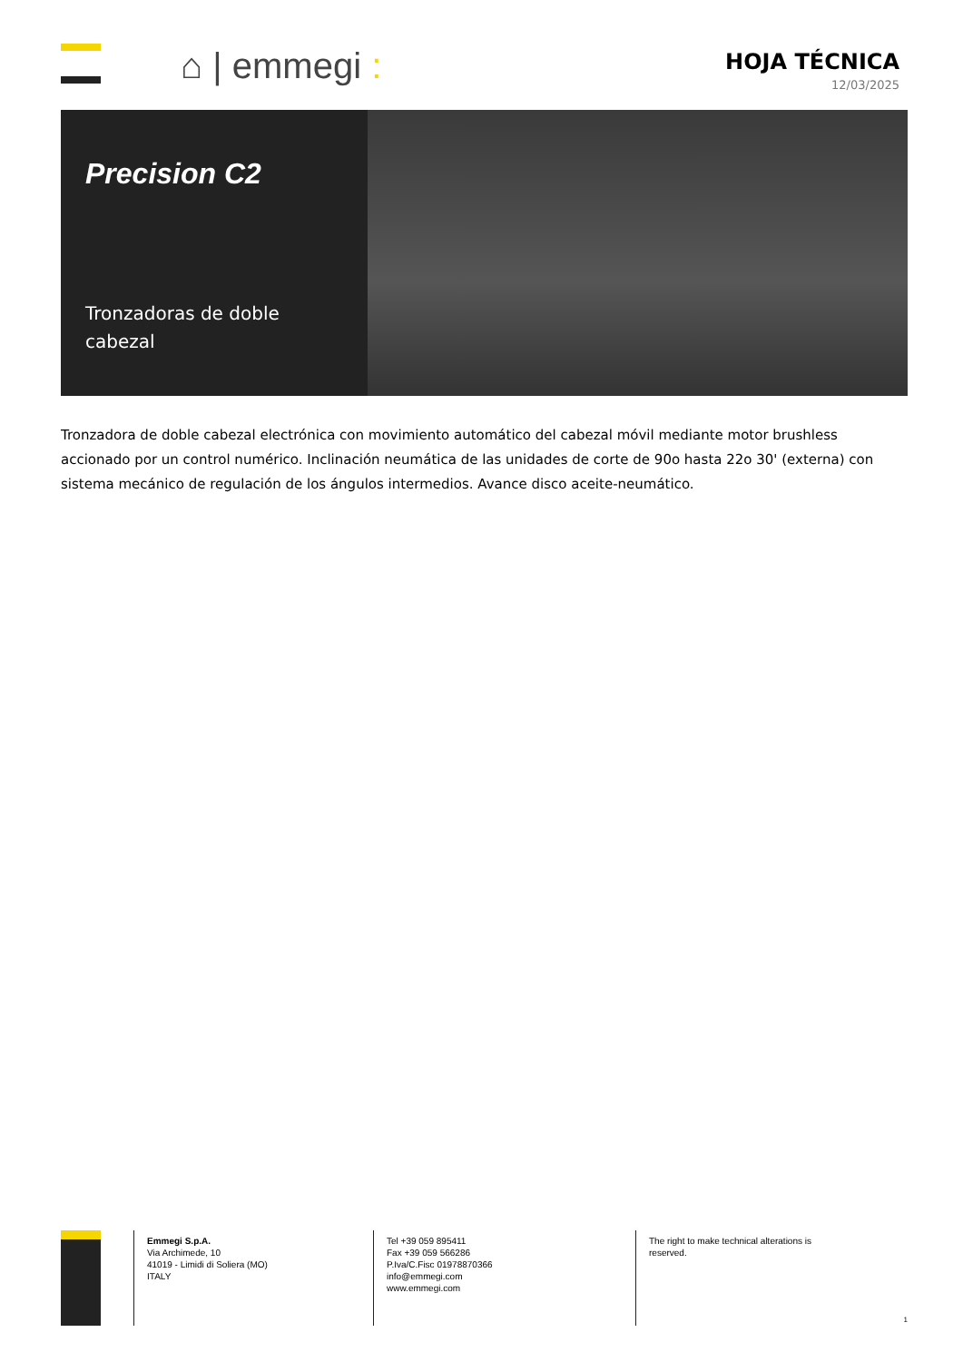⌂ | emmegi :
HOJA TÉCNICA
12/03/2025
Precision C2
Tronzadoras de doble cabezal
Tronzadora de doble cabezal electrónica con movimiento automático del cabezal móvil mediante motor brushless accionado por un control numérico. Inclinación neumática de las unidades de corte de 90o hasta 22o 30' (externa) con sistema mecánico de regulación de los ángulos intermedios. Avance disco aceite-neumático.
Emmegi S.p.A.
Via Archimede, 10
41019 - Limidi di Soliera (MO)
ITALY
Tel +39 059 895411
Fax +39 059 566286
P.Iva/C.Fisc 01978870366
info@emmegi.com
www.emmegi.com
The right to make technical alterations is reserved.
1